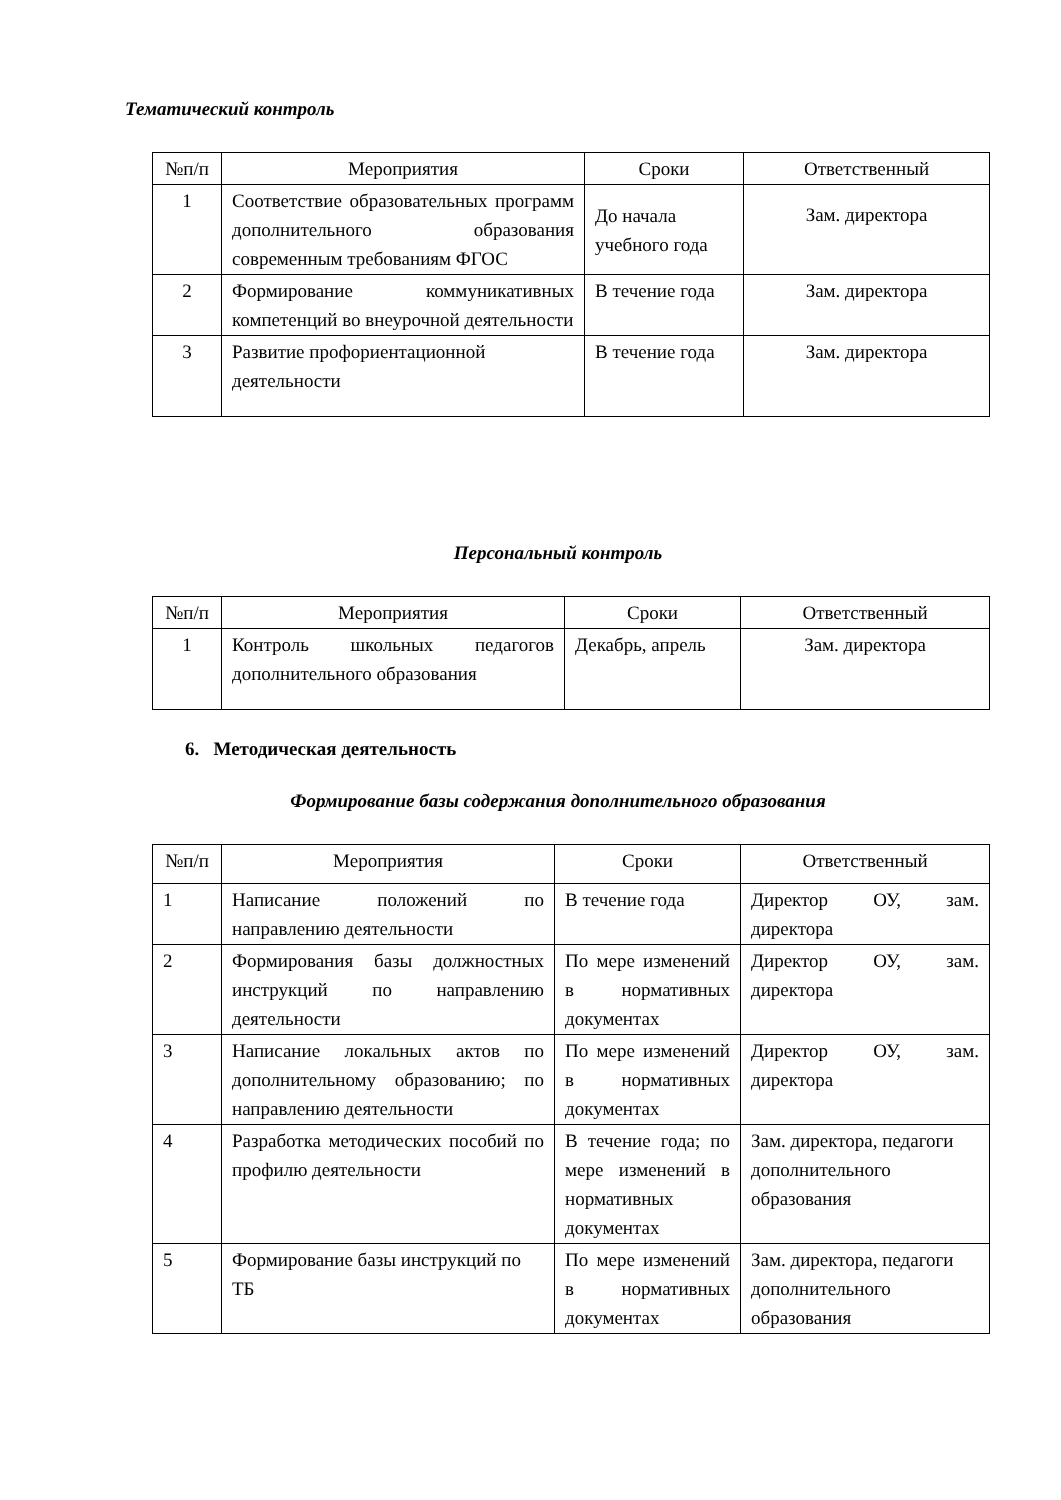Тематический контроль
| №п/п | Мероприятия | Сроки | Ответственный |
| --- | --- | --- | --- |
| 1 | Соответствие образовательных программ дополнительного образования современным требованиям ФГОС | До начала учебного года | Зам. директора |
| 2 | Формирование коммуникативных компетенций во внеурочной деятельности | В течение года | Зам. директора |
| 3 | Развитие профориентационной деятельности | В течение года | Зам. директора |
Персональный контроль
| №п/п | Мероприятия | Сроки | Ответственный |
| --- | --- | --- | --- |
| 1 | Контроль школьных педагогов дополнительного образования | Декабрь, апрель | Зам. директора |
6. Методическая деятельность
Формирование базы содержания дополнительного образования
| №п/п | Мероприятия | Сроки | Ответственный |
| --- | --- | --- | --- |
| 1 | Написание положений по направлению деятельности | В течение года | Директор ОУ, зам. директора |
| 2 | Формирования базы должностных инструкций по направлению деятельности | По мере изменений в нормативных документах | Директор ОУ, зам. директора |
| 3 | Написание локальных актов по дополнительному образованию; по направлению деятельности | По мере изменений в нормативных документах | Директор ОУ, зам. директора |
| 4 | Разработка методических пособий по профилю деятельности | В течение года; по мере изменений в нормативных документах | Зам. директора, педагоги дополнительного образования |
| 5 | Формирование базы инструкций по ТБ | По мере изменений в нормативных документах | Зам. директора, педагоги дополнительного образования |